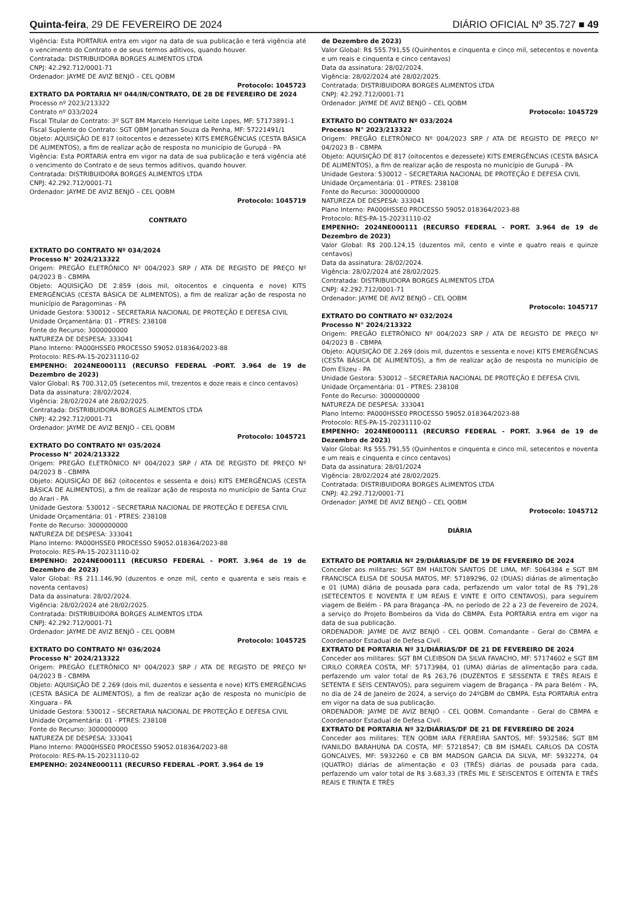Quinta-feira, 29 DE FEVEREIRO DE 2024 DIÁRIO OFICIAL Nº 35.727 ■ 49
Vigência: Esta PORTARIA entra em vigor na data de sua publicação e terá vigência até o vencimento do Contrato e de seus termos aditivos, quando houver.
Contratada: DISTRIBUIDORA BORGES ALIMENTOS LTDA
CNPJ: 42.292.712/0001-71
Ordenador: JAYME DE AVIZ BENJÓ – CEL QOBM
Protocolo: 1045723
EXTRATO DA PORTARIA Nº 044/IN/CONTRATO, DE 28 DE FEVEREIRO DE 2024
Processo nº 2023/213322
Contrato nº 033/2024
Fiscal Titular do Contrato: 3º SGT BM Marcelo Henrique Leite Lopes, MF: 57173891-1
Fiscal Suplente do Contrato: SGT QBM Jonathan Souza da Penha, MF: 57221491/1
Objeto: AQUISIÇÃO DE 817 (oitocentos e dezessete) KITS EMERGÊNCIAS (CESTA BÁSICA DE ALIMENTOS), a fim de realizar ação de resposta no município de Gurupá - PA
Vigência: Esta PORTARIA entra em vigor na data de sua publicação e terá vigência até o vencimento do Contrato e de seus termos aditivos, quando houver.
Contratada: DISTRIBUIDORA BORGES ALIMENTOS LTDA
CNPJ: 42.292.712/0001-71
Ordenador: JAYME DE AVIZ BENJÓ – CEL QOBM
Protocolo: 1045719
CONTRATO
EXTRATO DO CONTRATO Nº 034/2024
Processo N° 2024/213322
Origem: PREGÃO ELETRÔNICO Nº 004/2023 SRP / ATA DE REGISTO DE PREÇO Nº 04/2023 B - CBMPA
Objeto: AQUISIÇÃO DE 2.859 (dois mil, oitocentos e cinquenta e nove) KITS EMERGÊNCIAS (CESTA BÁSICA DE ALIMENTOS), a fim de realizar ação de resposta no município de Paragominas - PA
Unidade Gestora: 530012 – SECRETARIA NACIONAL DE PROTEÇÃO E DEFESA CIVIL
Unidade Orçamentária: 01 - PTRES: 238108
Fonte do Recurso: 3000000000
NATUREZA DE DESPESA: 333041
Plano Interno: PA000HSSE0 PROCESSO 59052.018364/2023-88
Protocolo: RES-PA-15-20231110-02
EMPENHO: 2024NE000111 (RECURSO FEDERAL -PORT. 3.964 de 19 de Dezembro de 2023)
Valor Global: R$ 700.312,05 (setecentos mil, trezentos e doze reais e cinco centavos)
Data da assinatura: 28/02/2024.
Vigência: 28/02/2024 até 28/02/2025.
Contratada: DISTRIBUIDORA BORGES ALIMENTOS LTDA
CNPJ: 42.292.712/0001-71
Ordenador: JAYME DE AVIZ BENJÓ – CEL QOBM
Protocolo: 1045721
EXTRATO DO CONTRATO Nº 035/2024
Processo N° 2024/213322
Origem: PREGÃO ELETRÔNICO Nº 004/2023 SRP / ATA DE REGISTO DE PREÇO Nº 04/2023 B - CBMPA
Objeto: AQUISIÇÃO DE 862 (oitocentos e sessenta e dois) KITS EMERGÊNCIAS (CESTA BÁSICA DE ALIMENTOS), a fim de realizar ação de resposta no município de Santa Cruz do Arari - PA
Unidade Gestora: 530012 – SECRETARIA NACIONAL DE PROTEÇÃO E DEFESA CIVIL
Unidade Orçamentária: 01 - PTRES: 238108
Fonte do Recurso: 3000000000
NATUREZA DE DESPESA: 333041
Plano Interno: PA000HSSE0 PROCESSO 59052.018364/2023-88
Protocolo: RES-PA-15-20231110-02
EMPENHO: 2024NE000111 (RECURSO FEDERAL - PORT. 3.964 de 19 de Dezembro de 2023)
Valor Global: R$ 211.146,90 (duzentos e onze mil, cento e quarenta e seis reais e noventa centavos)
Data da assinatura: 28/02/2024.
Vigência: 28/02/2024 até 28/02/2025.
Contratada: DISTRIBUIDORA BORGES ALIMENTOS LTDA
CNPJ: 42.292.712/0001-71
Ordenador: JAYME DE AVIZ BENJÓ – CEL QOBM
Protocolo: 1045725
EXTRATO DO CONTRATO Nº 036/2024
Processo N° 2024/213322
Origem: PREGÃO ELETRÔNICO Nº 004/2023 SRP / ATA DE REGISTO DE PREÇO Nº 04/2023 B - CBMPA
Objeto: AQUISIÇÃO DE 2.269 (dois mil, duzentos e sessenta e nove) KITS EMERGÊNCIAS (CESTA BÁSICA DE ALIMENTOS), a fim de realizar ação de resposta no município de Xinguara - PA
Unidade Gestora: 530012 – SECRETARIA NACIONAL DE PROTEÇÃO E DEFESA CIVIL
Unidade Orçamentária: 01 - PTRES: 238108
Fonte do Recurso: 3000000000
NATUREZA DE DESPESA: 333041
Plano Interno: PA000HSSE0 PROCESSO 59052.018364/2023-88
Protocolo: RES-PA-15-20231110-02
EMPENHO: 2024NE000111 (RECURSO FEDERAL -PORT. 3.964 de 19
de Dezembro de 2023)
Valor Global: R$ 555.791,55 (Quinhentos e cinquenta e cinco mil, setecentos e noventa e um reais e cinquenta e cinco centavos)
Data da assinatura: 28/02/2024.
Vigência: 28/02/2024 até 28/02/2025.
Contratada: DISTRIBUIDORA BORGES ALIMENTOS LTDA
CNPJ: 42.292.712/0001-71
Ordenador: JAYME DE AVIZ BENJÓ – CEL QOBM
Protocolo: 1045729
EXTRATO DO CONTRATO Nº 033/2024
Processo N° 2023/213322
Origem: PREGÃO ELETRÔNICO Nº 004/2023 SRP / ATA DE REGISTO DE PREÇO Nº 04/2023 B - CBMPA
Objeto: AQUISIÇÃO DE 817 (oitocentos e dezessete) KITS EMERGÊNCIAS (CESTA BÁSICA DE ALIMENTOS), a fim de realizar ação de resposta no município de Gurupá - PA
Unidade Gestora: 530012 – SECRETARIA NACIONAL DE PROTEÇÃO E DEFESA CIVIL
Unidade Orçamentária: 01 - PTRES: 238108
Fonte do Recurso: 3000000000
NATUREZA DE DESPESA: 333041
Plano Interno: PA000HSSE0 PROCESSO 59052.018364/2023-88
Protocolo: RES-PA-15-20231110-02
EMPENHO: 2024NE000111 (RECURSO FEDERAL - PORT. 3.964 de 19 de Dezembro de 2023)
Valor Global: R$ 200.124,15 (duzentos mil, cento e vinte e quatro reais e quinze centavos)
Data da assinatura: 28/02/2024.
Vigência: 28/02/2024 até 28/02/2025.
Contratada: DISTRIBUIDORA BORGES ALIMENTOS LTDA
CNPJ: 42.292.712/0001-71
Ordenador: JAYME DE AVIZ BENJÓ – CEL QOBM
Protocolo: 1045717
EXTRATO DO CONTRATO Nº 032/2024
Processo N° 2024/213322
Origem: PREGÃO ELETRÔNICO Nº 004/2023 SRP / ATA DE REGISTO DE PREÇO Nº 04/2023 B - CBMPA
Objeto: AQUISIÇÃO DE 2.269 (dois mil, duzentos e sessenta e nove) KITS EMERGÊNCIAS (CESTA BÁSICA DE ALIMENTOS), a fim de realizar ação de resposta no município de Dom Elizeu - PA
Unidade Gestora: 530012 – SECRETARIA NACIONAL DE PROTEÇÃO E DEFESA CIVIL
Unidade Orçamentária: 01 - PTRES: 238108
Fonte do Recurso: 3000000000
NATUREZA DE DESPESA: 333041
Plano Interno: PA000HSSE0 PROCESSO 59052.018364/2023-88
Protocolo: RES-PA-15-20231110-02
EMPENHO: 2024NE000111 (RECURSO FEDERAL - PORT. 3.964 de 19 de Dezembro de 2023)
Valor Global: R$ 555.791,55 (Quinhentos e cinquenta e cinco mil, setecentos e noventa e um reais e cinquenta e cinco centavos)
Data da assinatura: 28/01/2024
Vigência: 28/02/2024 até 28/02/2025.
Contratada: DISTRIBUIDORA BORGES ALIMENTOS LTDA
CNPJ: 42.292.712/0001-71
Ordenador: JAYME DE AVIZ BENJÓ – CEL QOBM
Protocolo: 1045712
DIÁRIA
EXTRATO DE PORTARIA Nº 29/DIÁRIAS/DF DE 19 DE FEVEREIRO DE 2024
Conceder aos militares: SGT BM HAILTON SANTOS DE LIMA, MF: 5064384 e SGT BM FRANCISCA ELISA DE SOUSA MATOS, MF: 57189296, 02 (DUAS) diárias de alimentação e 01 (UMA) diária de pousada para cada, perfazendo um valor total de R$ 791,28 (SETECENTOS E NOVENTA E UM REAIS E VINTE E OITO CENTAVOS), para seguirem viagem de Belém - PA para Bragança -PA, no período de 22 a 23 de Fevereiro de 2024, a serviço do Projeto Bombeiros da Vida do CBMPA. Esta PORTARIA entra em vigor na data de sua publicação.
ORDENADOR: JAYME DE AVIZ BENJÓ - CEL QOBM. Comandante - Geral do CBMPA e Coordenador Estadual de Defesa Civil.
EXTRATO DE PORTARIA Nº 31/DIÁRIAS/DF DE 21 DE FEVEREIRO DE 2024
Conceder aos militares: SGT BM CLEIBSON DA SILVA FAVACHO, MF: 57174602 e SGT BM CIRILO CORREA COSTA, MF: 57173984, 01 (UMA) diárias de alimentação para cada, perfazendo um valor total de R$ 263,76 (DUZENTOS E SESSENTA E TRÊS REAIS E SETENTA E SEIS CENTAVOS), para seguirem viagem de Bragança - PA para Belém - PA, no dia de 24 de Janeiro de 2024, a serviço do 24ºGBM do CBMPA. Esta PORTARIA entra em vigor na data de sua publicação.
ORDENADOR: JAYME DE AVIZ BENJÓ - CEL QOBM. Comandante - Geral do CBMPA e Coordenador Estadual de Defesa Civil.
EXTRATO DE PORTARIA Nº 32/DIÁRIAS/DF DE 21 DE FEVEREIRO DE 2024
Conceder aos militares: TEN QOBM IARA FERREIRA SANTOS, MF: 5932586; SGT BM IVANILDO BARAHUNA DA COSTA, MF: 57218547; CB BM ISMAEL CARLOS DA COSTA GONCALVES, MF: 5932260 e CB BM MADSON GARCIA DA SILVA, MF: 5932274, 04 (QUATRO) diárias de alimentação e 03 (TRÊS) diárias de pousada para cada, perfazendo um valor total de R$ 3.683,33 (TRÊS MIL E SEISCENTOS E OITENTA E TRÊS REAIS E TRINTA E TRÊS